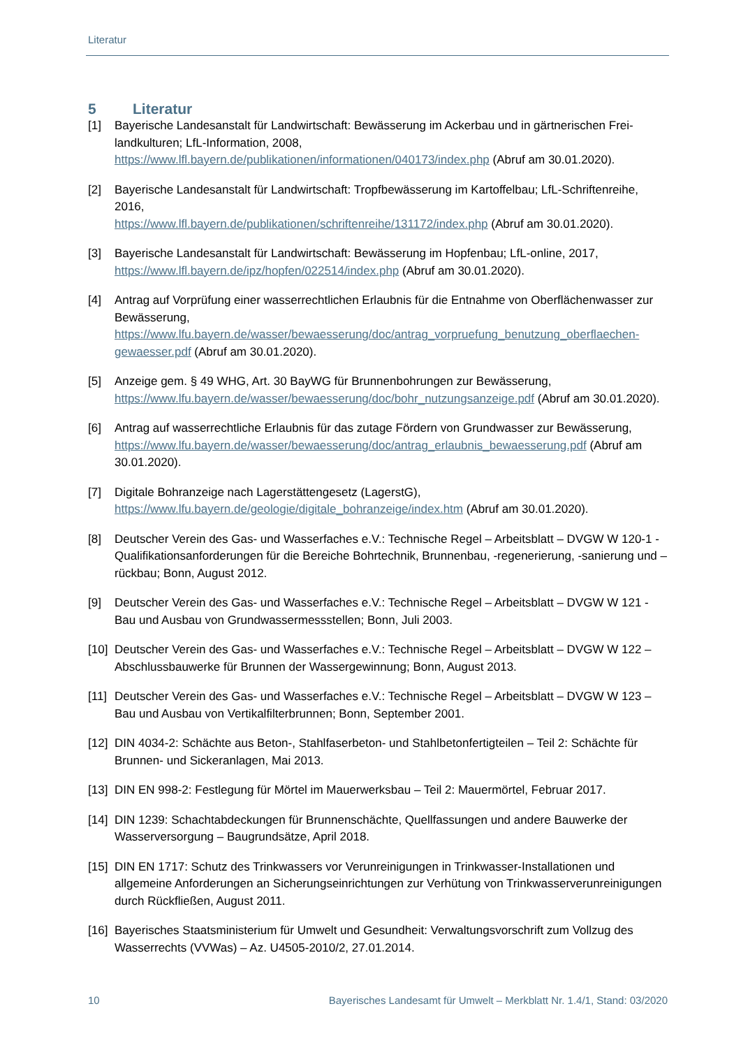Literatur
5 Literatur
[1] Bayerische Landesanstalt für Landwirtschaft: Bewässerung im Ackerbau und in gärtnerischen Frei-landkulturen; LfL-Information, 2008,
https://www.lfl.bayern.de/publikationen/informationen/040173/index.php (Abruf am 30.01.2020).
[2] Bayerische Landesanstalt für Landwirtschaft: Tropfbewässerung im Kartoffelbau; LfL-Schriftenreihe, 2016,
https://www.lfl.bayern.de/publikationen/schriftenreihe/131172/index.php (Abruf am 30.01.2020).
[3] Bayerische Landesanstalt für Landwirtschaft: Bewässerung im Hopfenbau; LfL-online, 2017,
https://www.lfl.bayern.de/ipz/hopfen/022514/index.php (Abruf am 30.01.2020).
[4] Antrag auf Vorprüfung einer wasserrechtlichen Erlaubnis für die Entnahme von Oberflächenwasser zur Bewässerung,
https://www.lfu.bayern.de/wasser/bewaesserung/doc/antrag_vorpruefung_benutzung_oberflaechen-gewaesser.pdf (Abruf am 30.01.2020).
[5] Anzeige gem. § 49 WHG, Art. 30 BayWG für Brunnenbohrungen zur Bewässerung,
https://www.lfu.bayern.de/wasser/bewaesserung/doc/bohr_nutzungsanzeige.pdf (Abruf am 30.01.2020).
[6] Antrag auf wasserrechtliche Erlaubnis für das zutage Fördern von Grundwasser zur Bewässerung,
https://www.lfu.bayern.de/wasser/bewaesserung/doc/antrag_erlaubnis_bewaesserung.pdf (Abruf am 30.01.2020).
[7] Digitale Bohranzeige nach Lagerstättengesetz (LagerstG),
https://www.lfu.bayern.de/geologie/digitale_bohranzeige/index.htm (Abruf am 30.01.2020).
[8] Deutscher Verein des Gas- und Wasserfaches e.V.: Technische Regel – Arbeitsblatt – DVGW W 120-1 - Qualifikationsanforderungen für die Bereiche Bohrtechnik, Brunnenbau, -regenerierung, -sanierung und –rückbau; Bonn, August 2012.
[9] Deutscher Verein des Gas- und Wasserfaches e.V.: Technische Regel – Arbeitsblatt – DVGW W 121 - Bau und Ausbau von Grundwassermessstellen; Bonn, Juli 2003.
[10]
Deutscher Verein des Gas- und Wasserfaches e.V.: Technische Regel – Arbeitsblatt – DVGW W 122 – Abschlussbauwerke für Brunnen der Wassergewinnung; Bonn, August 2013.
[11]
Deutscher Verein des Gas- und Wasserfaches e.V.: Technische Regel – Arbeitsblatt – DVGW W 123 – Bau und Ausbau von Vertikalfilterbrunnen; Bonn, September 2001.
[12]
DIN 4034-2: Schächte aus Beton-, Stahlfaserbeton- und Stahlbetonfertigteilen – Teil 2: Schächte für Brunnen- und Sickeranlagen, Mai 2013.
[13]
DIN EN 998-2: Festlegung für Mörtel im Mauerwerksbau – Teil 2: Mauermörtel, Februar 2017.
[14]
DIN 1239: Schachtabdeckungen für Brunnenschächte, Quellfassungen und andere Bauwerke der Wasserversorgung – Baugrundsätze, April 2018.
[15]
DIN EN 1717: Schutz des Trinkwassers vor Verunreinigungen in Trinkwasser-Installationen und allgemeine Anforderungen an Sicherungseinrichtungen zur Verhütung von Trinkwasserverunreinigungen durch Rückfließen, August 2011.
[16]
Bayerisches Staatsministerium für Umwelt und Gesundheit: Verwaltungsvorschrift zum Vollzug des Wasserrechts (VVWas) – Az. U4505-2010/2, 27.01.2014.
10 Bayerisches Landesamt für Umwelt – Merkblatt Nr. 1.4/1, Stand: 03/2020